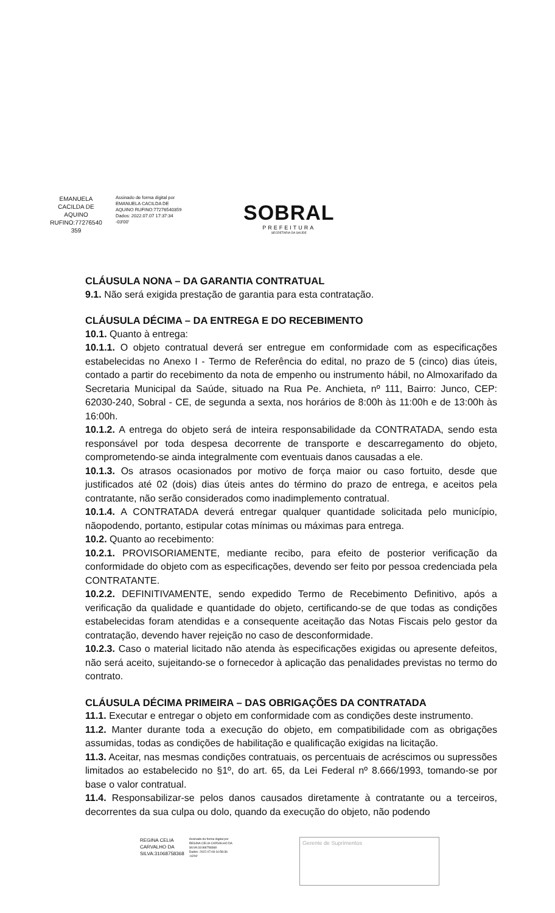EMANUELA
CACILDA DE
AQUINO
RUFINO:77276540
359
Assinado de forma digital por EMANUELA CACILDA DE AQUINO RUFINO:77276540359
Dados: 2022.07.07 17:37:34 -03'00'
SOBRAL
PREFEITURA
SECRETARIA DA SAÚDE
CLÁUSULA NONA – DA GARANTIA CONTRATUAL
9.1. Não será exigida prestação de garantia para esta contratação.
CLÁUSULA DÉCIMA – DA ENTREGA E DO RECEBIMENTO
10.1. Quanto à entrega:
10.1.1. O objeto contratual deverá ser entregue em conformidade com as especificações estabelecidas no Anexo I - Termo de Referência do edital, no prazo de 5 (cinco) dias úteis, contado a partir do recebimento da nota de empenho ou instrumento hábil, no Almoxarifado da Secretaria Municipal da Saúde, situado na Rua Pe. Anchieta, nº 111, Bairro: Junco, CEP: 62030-240, Sobral - CE, de segunda a sexta, nos horários de 8:00h às 11:00h e de 13:00h às 16:00h.
10.1.2. A entrega do objeto será de inteira responsabilidade da CONTRATADA, sendo esta responsável por toda despesa decorrente de transporte e descarregamento do objeto, comprometendo-se ainda integralmente com eventuais danos causadas a ele.
10.1.3. Os atrasos ocasionados por motivo de força maior ou caso fortuito, desde que justificados até 02 (dois) dias úteis antes do término do prazo de entrega, e aceitos pela contratante, não serão considerados como inadimplemento contratual.
10.1.4. A CONTRATADA deverá entregar qualquer quantidade solicitada pelo município, nãopodendo, portanto, estipular cotas mínimas ou máximas para entrega.
10.2. Quanto ao recebimento:
10.2.1. PROVISORIAMENTE, mediante recibo, para efeito de posterior verificação da conformidade do objeto com as especificações, devendo ser feito por pessoa credenciada pela CONTRATANTE.
10.2.2. DEFINITIVAMENTE, sendo expedido Termo de Recebimento Definitivo, após a verificação da qualidade e quantidade do objeto, certificando-se de que todas as condições estabelecidas foram atendidas e a consequente aceitação das Notas Fiscais pelo gestor da contratação, devendo haver rejeição no caso de desconformidade.
10.2.3. Caso o material licitado não atenda às especificações exigidas ou apresente defeitos, não será aceito, sujeitando-se o fornecedor à aplicação das penalidades previstas no termo do contrato.
CLÁUSULA DÉCIMA PRIMEIRA – DAS OBRIGAÇÕES DA CONTRATADA
11.1. Executar e entregar o objeto em conformidade com as condições deste instrumento.
11.2. Manter durante toda a execução do objeto, em compatibilidade com as obrigações assumidas, todas as condições de habilitação e qualificação exigidas na licitação.
11.3. Aceitar, nas mesmas condições contratuais, os percentuais de acréscimos ou supressões limitados ao estabelecido no §1º, do art. 65, da Lei Federal nº 8.666/1993, tomando-se por base o valor contratual.
11.4. Responsabilizar-se pelos danos causados diretamente à contratante ou a terceiros, decorrentes da sua culpa ou dolo, quando da execução do objeto, não podendo
REGINA CELIA
CARVALHO DA
SILVA:31068758368
Assinado de forma digital por
REGINA CELIA CARVALHO DA
SILVA:31068758368
Dados: 2022.07.08 16:58:36
-03'00'
Gerente de Suprimentos